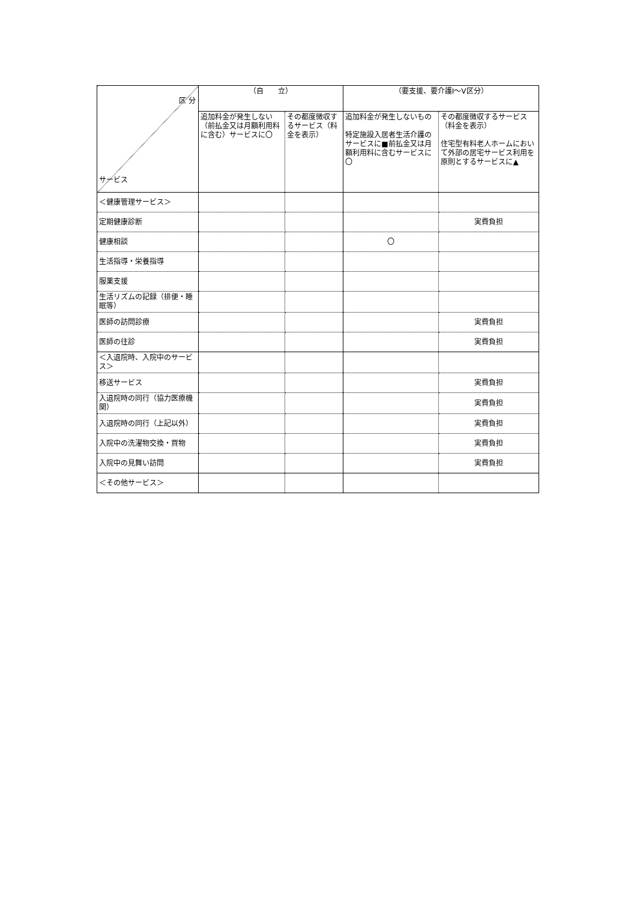| 区 分 サービス | （自 立） | | （要支援、要介護Ⅰ～Ⅴ区分） | |
| --- | --- | --- | --- | --- |
| | 追加料金が発生しない（前払金又は月額利用料に含む）サービスに〇 | その都度徴収するサービス（料金を表示） | 追加料金が発生しないもの 特定施設入居者生活介護のサービスに■前払金又は月額利用料に含むサービスに〇 | その都度徴収するサービス（料金を表示） 住宅型有料老人ホームにおいて外部の居宅サービス利用を原則とするサービスに▲ |
| ＜健康管理サービス＞ | | | | |
| 定期健康診断 | | | | 実費負担 |
| 健康相談 | | | 〇 | |
| 生活指導・栄養指導 | | | | |
| 服薬支援 | | | | |
| 生活リズムの記録（排便・睡眠等） | | | | |
| 医師の訪問診療 | | | | 実費負担 |
| 医師の往診 | | | | 実費負担 |
| ＜入退院時、入院中のサービス＞ | | | | |
| 移送サービス | | | | 実費負担 |
| 入退院時の同行（協力医療機関） | | | | 実費負担 |
| 入退院時の同行（上記以外） | | | | 実費負担 |
| 入院中の洗濯物交換・買物 | | | | 実費負担 |
| 入院中の見舞い訪問 | | | | 実費負担 |
| ＜その他サービス＞ | | | | |